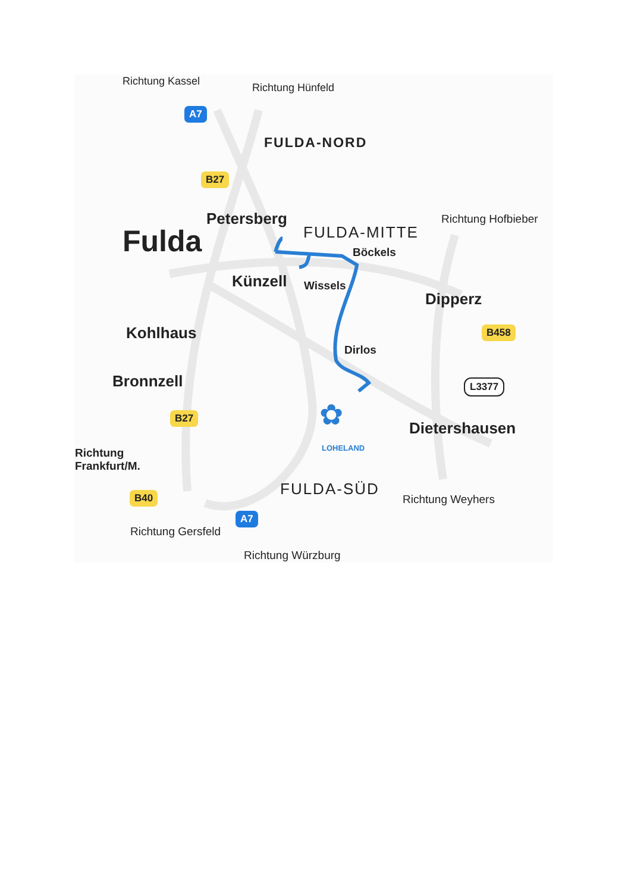Richtung Kassel
Richtung Hünfeld
A7
FULDA-NORD
B27
Petersberg
FULDA-MITTE
Richtung Hofbieber
Fulda Böckels
Künzell Wissels
Dipperz
Kohlhaus B458
Dirlos
Bronnzell L3377
B27 ✿
LOHELAND
Dietershausen
Richtung
Frankfurt/M.
FULDA-SÜD
Richtung Weyhers
B40
A7
Richtung Gersfeld
Richtung Würzburg